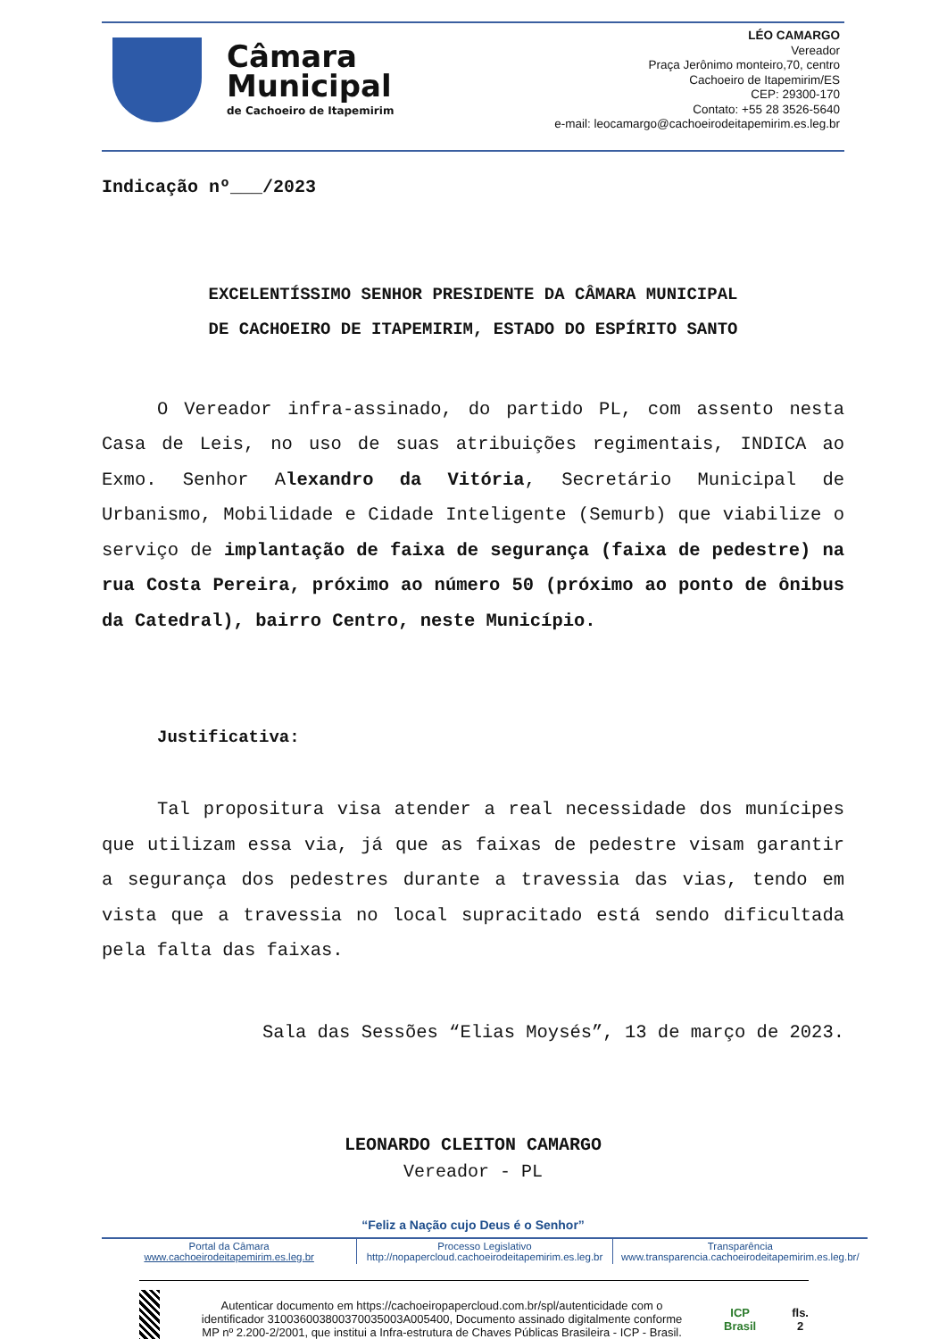Câmara
Municipal
de Cachoeiro de Itapemirim
LÉO CAMARGO
Vereador
Praça Jerônimo monteiro,70, centro
Cachoeiro de Itapemirim/ES
CEP: 29300-170
Contato: +55 28 3526-5640
e-mail: leocamargo@cachoeirodeitapemirim.es.leg.br
Indicação nº___/2023
EXCELENTÍSSIMO SENHOR PRESIDENTE DA CÂMARA MUNICIPAL
DE CACHOEIRO DE ITAPEMIRIM, ESTADO DO ESPÍRITO SANTO
O Vereador infra-assinado, do partido PL, com assento nesta Casa de Leis, no uso de suas atribuições regimentais, INDICA ao Exmo. Senhor Alexandro da Vitória, Secretário Municipal de Urbanismo, Mobilidade e Cidade Inteligente (Semurb) que viabilize o serviço de implantação de faixa de segurança (faixa de pedestre) na rua Costa Pereira, próximo ao número 50 (próximo ao ponto de ônibus da Catedral), bairro Centro, neste Município.
Justificativa:
Tal propositura visa atender a real necessidade dos munícipes que utilizam essa via, já que as faixas de pedestre visam garantir a segurança dos pedestres durante a travessia das vias, tendo em vista que a travessia no local supracitado está sendo dificultada pela falta das faixas.
Sala das Sessões “Elias Moysés”, 13 de março de 2023.
LEONARDO CLEITON CAMARGO
Vereador - PL
“Feliz a Nação cujo Deus é o Senhor”
Portal da Câmara
www.cachoeirodeitapemirim.es.leg.br
Processo Legislativo
http://nopapercloud.cachoeirodeitapemirim.es.leg.br
Transparência
www.transparencia.cachoeirodeitapemirim.es.leg.br/
Autenticar documento em https://cachoeiropapercloud.com.br/spl/autenticidade com o identificador 310036003800370035003A005400, Documento assinado digitalmente conforme MP nº 2.200-2/2001, que institui a Infra-estrutura de Chaves Públicas Brasileira - ICP - Brasil.
ICP Brasil fls. 2